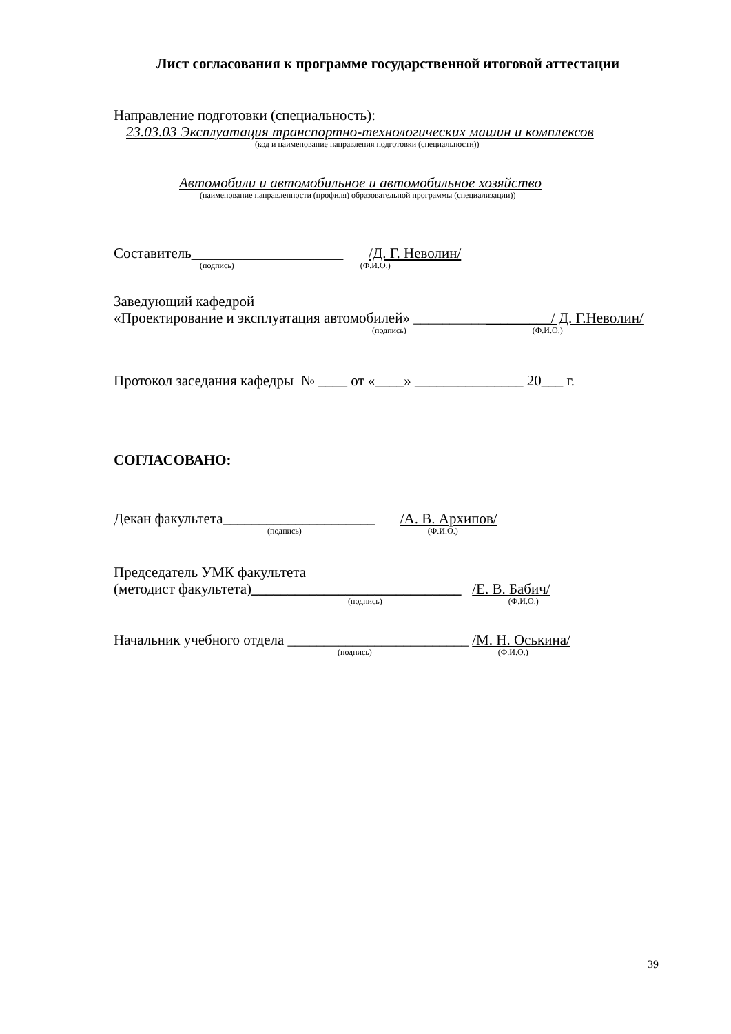Лист согласования к программе государственной итоговой аттестации
Направление подготовки (специальность):
23.03.03 Эксплуатация транспортно-технологических машин и комплексов
(код и наименование направления подготовки (специальности))
Автомобили и автомобильное и автомобильное хозяйство
(наименование направленности (профиля) образовательной программы (специализации))
Составитель_____________________ /Д. Г. Неволин/
(подпись) (Ф.И.О.)
Заведующий кафедрой
«Проектирование и эксплуатация автомобилей» ___________________/ Д. Г.Неволин/
(подпись) (Ф.И.О.)
Протокол заседания кафедры № ____ от «____» _______________ 20___ г.
СОГЛАСОВАНО:
Декан факультета_____________________ /А. В. Архипов/
(подпись) (Ф.И.О.)
Председатель УМК факультета
(методист факультета)_____________________________ /Е. В. Бабич/
(подпись) (Ф.И.О.)
Начальник учебного отдела _________________________ /М. Н. Оськина/
(подпись) (Ф.И.О.)
39